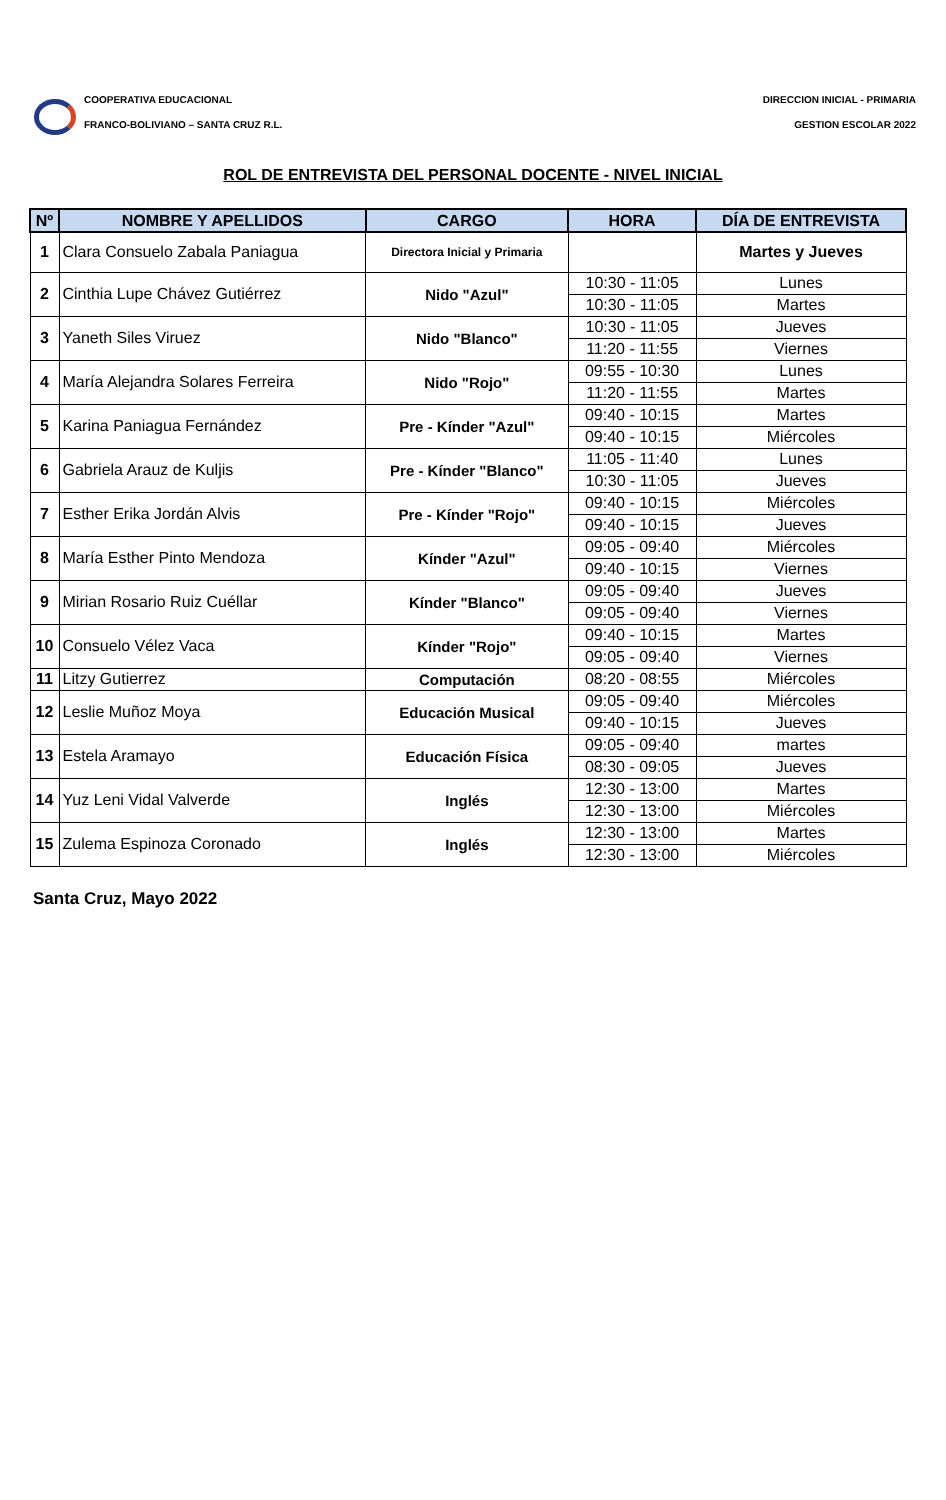COOPERATIVA EDUCACIONAL
FRANCO-BOLIVIANO – SANTA CRUZ R.L.
DIRECCION INICIAL - PRIMARIA
GESTION ESCOLAR 2022
ROL DE ENTREVISTA DEL PERSONAL DOCENTE - NIVEL INICIAL
| Nº | NOMBRE Y APELLIDOS | CARGO | HORA | DÍA DE ENTREVISTA |
| --- | --- | --- | --- | --- |
| 1 | Clara Consuelo Zabala Paniagua | Directora Inicial y Primaria | | Martes y Jueves |
| 2 | Cinthia Lupe Chávez Gutiérrez | Nido "Azul" | 10:30 - 11:05 | Lunes |
| | | | 10:30 - 11:05 | Martes |
| 3 | Yaneth Siles Viruez | Nido "Blanco" | 10:30 - 11:05 | Jueves |
| | | | 11:20 - 11:55 | Viernes |
| 4 | María Alejandra Solares Ferreira | Nido "Rojo" | 09:55 - 10:30 | Lunes |
| | | | 11:20 - 11:55 | Martes |
| 5 | Karina Paniagua Fernández | Pre - Kínder "Azul" | 09:40 - 10:15 | Martes |
| | | | 09:40 - 10:15 | Miércoles |
| 6 | Gabriela Arauz de Kuljis | Pre - Kínder "Blanco" | 11:05 - 11:40 | Lunes |
| | | | 10:30 - 11:05 | Jueves |
| 7 | Esther Erika Jordán Alvis | Pre - Kínder "Rojo" | 09:40 - 10:15 | Miércoles |
| | | | 09:40 - 10:15 | Jueves |
| 8 | María Esther Pinto Mendoza | Kínder "Azul" | 09:05 - 09:40 | Miércoles |
| | | | 09:40 - 10:15 | Viernes |
| 9 | Mirian Rosario Ruiz Cuéllar | Kínder "Blanco" | 09:05 - 09:40 | Jueves |
| | | | 09:05 - 09:40 | Viernes |
| 10 | Consuelo Vélez Vaca | Kínder "Rojo" | 09:40 - 10:15 | Martes |
| | | | 09:05 - 09:40 | Viernes |
| 11 | Litzy Gutierrez | Computación | 08:20 - 08:55 | Miércoles |
| 12 | Leslie Muñoz Moya | Educación Musical | 09:05 - 09:40 | Miércoles |
| | | | 09:40 - 10:15 | Jueves |
| 13 | Estela Aramayo | Educación Física | 09:05 - 09:40 | martes |
| | | | 08:30 - 09:05 | Jueves |
| 14 | Yuz Leni Vidal Valverde | Inglés | 12:30 - 13:00 | Martes |
| | | | 12:30 - 13:00 | Miércoles |
| 15 | Zulema Espinoza Coronado | Inglés | 12:30 - 13:00 | Martes |
| | | | 12:30 - 13:00 | Miércoles |
Santa Cruz, Mayo 2022